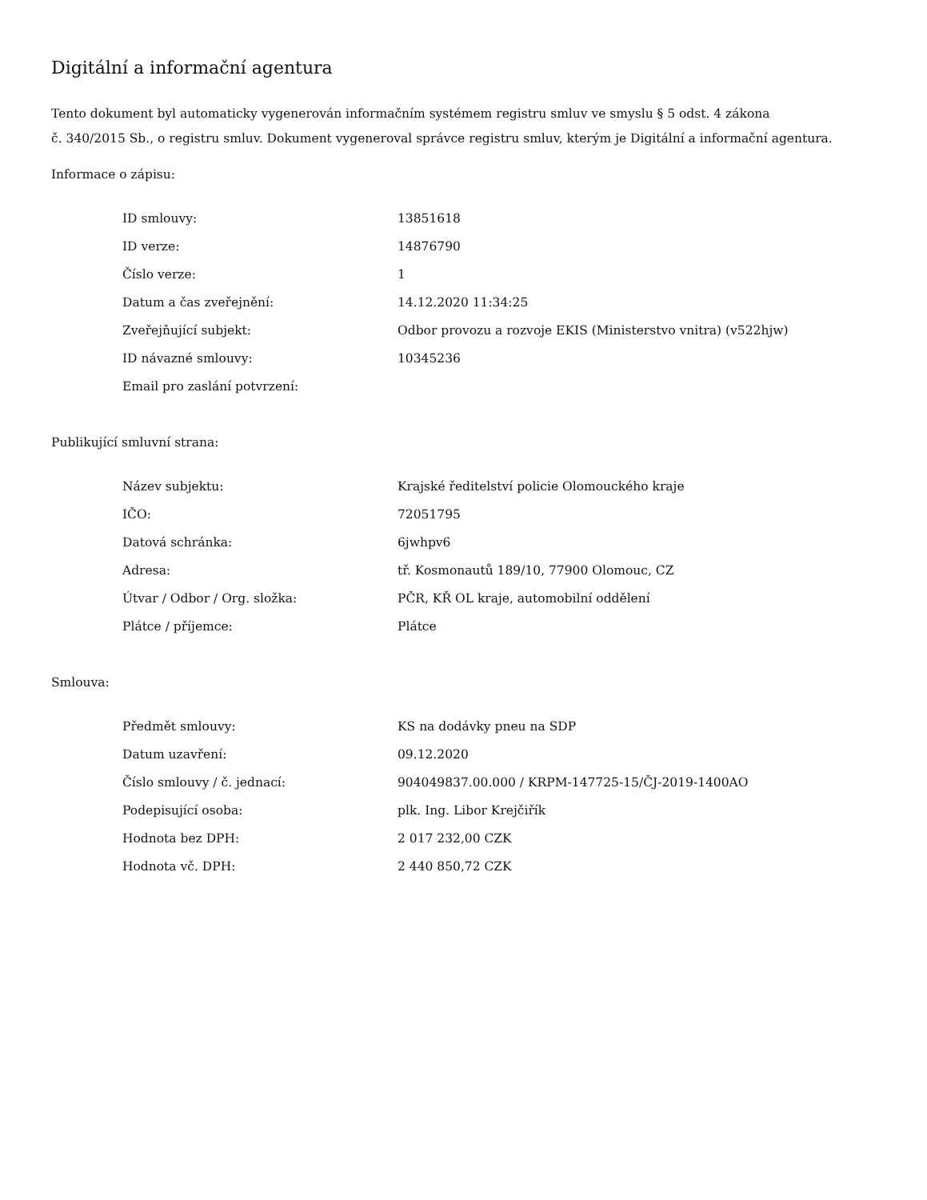Digitální a informační agentura
Tento dokument byl automaticky vygenerován informačním systémem registru smluv ve smyslu § 5 odst. 4 zákona
č. 340/2015 Sb., o registru smluv. Dokument vygeneroval správce registru smluv, kterým je Digitální a informační agentura.
Informace o zápisu:
| ID smlouvy: | 13851618 |
| ID verze: | 14876790 |
| Číslo verze: | 1 |
| Datum a čas zveřejnění: | 14.12.2020 11:34:25 |
| Zveřejňující subjekt: | Odbor provozu a rozvoje EKIS (Ministerstvo vnitra) (v522hjw) |
| ID návazné smlouvy: | 10345236 |
| Email pro zaslání potvrzení: | |
Publikující smluvní strana:
| Název subjektu: | Krajské ředitelství policie Olomouckého kraje |
| IČO: | 72051795 |
| Datová schránka: | 6jwhpv6 |
| Adresa: | tř. Kosmonautů 189/10, 77900 Olomouc, CZ |
| Útvar / Odbor / Org. složka: | PČR, KŘ OL kraje, automobilní oddělení |
| Plátce / příjemce: | Plátce |
Smlouva:
| Předmět smlouvy: | KS na dodávky pneu na SDP |
| Datum uzavření: | 09.12.2020 |
| Číslo smlouvy / č. jednací: | 904049837.00.000 / KRPM-147725-15/ČJ-2019-1400AO |
| Podepisující osoba: | plk. Ing. Libor Krejčiřík |
| Hodnota bez DPH: | 2 017 232,00 CZK |
| Hodnota vč. DPH: | 2 440 850,72 CZK |